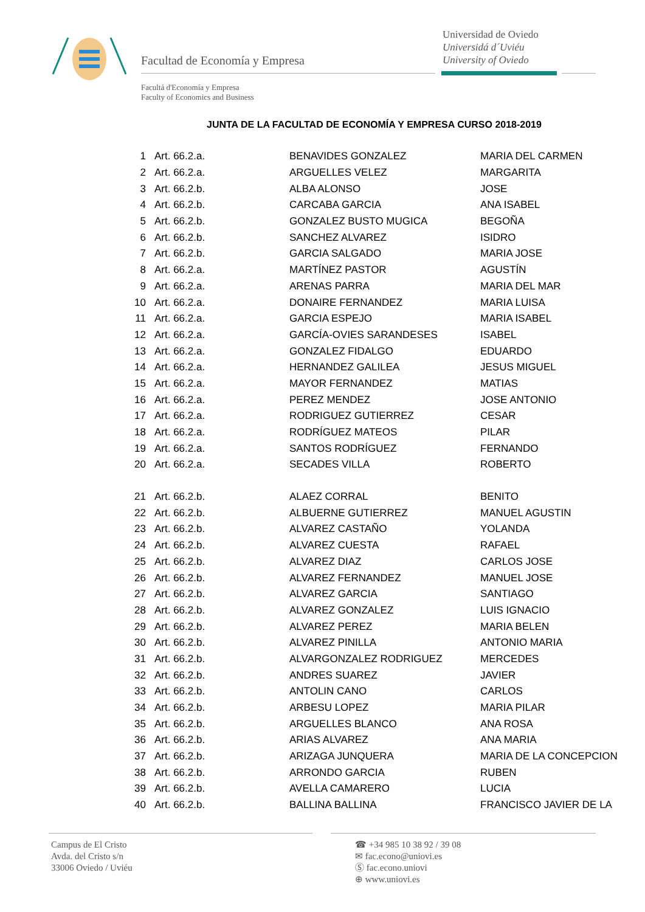Facultad de Economía y Empresa
Universidad de Oviedo
Universidá d´Uviéu
University of Oviedo
Facultá d'Economía y Empresa
Faculty of Economics and Business
JUNTA DE LA FACULTAD DE ECONOMÍA Y EMPRESA CURSO 2018-2019
| 1 | Art. 66.2.a. | BENAVIDES GONZALEZ | MARIA DEL CARMEN |
| 2 | Art. 66.2.a. | ARGUELLES VELEZ | MARGARITA |
| 3 | Art. 66.2.b. | ALBA ALONSO | JOSE |
| 4 | Art. 66.2.b. | CARCABA GARCIA | ANA ISABEL |
| 5 | Art. 66.2.b. | GONZALEZ BUSTO MUGICA | BEGOÑA |
| 6 | Art. 66.2.b. | SANCHEZ ALVAREZ | ISIDRO |
| 7 | Art. 66.2.b. | GARCIA SALGADO | MARIA JOSE |
| 8 | Art. 66.2.a. | MARTÍNEZ PASTOR | AGUSTÍN |
| 9 | Art. 66.2.a. | ARENAS PARRA | MARIA DEL MAR |
| 10 | Art. 66.2.a. | DONAIRE FERNANDEZ | MARIA LUISA |
| 11 | Art. 66.2.a. | GARCIA ESPEJO | MARIA ISABEL |
| 12 | Art. 66.2.a. | GARCÍA-OVIES SARANDESES | ISABEL |
| 13 | Art. 66.2.a. | GONZALEZ FIDALGO | EDUARDO |
| 14 | Art. 66.2.a. | HERNANDEZ GALILEA | JESUS MIGUEL |
| 15 | Art. 66.2.a. | MAYOR FERNANDEZ | MATIAS |
| 16 | Art. 66.2.a. | PEREZ MENDEZ | JOSE ANTONIO |
| 17 | Art. 66.2.a. | RODRIGUEZ GUTIERREZ | CESAR |
| 18 | Art. 66.2.a. | RODRÍGUEZ MATEOS | PILAR |
| 19 | Art. 66.2.a. | SANTOS RODRÍGUEZ | FERNANDO |
| 20 | Art. 66.2.a. | SECADES VILLA | ROBERTO |
| 21 | Art. 66.2.b. | ALAEZ CORRAL | BENITO |
| 22 | Art. 66.2.b. | ALBUERNE GUTIERREZ | MANUEL AGUSTIN |
| 23 | Art. 66.2.b. | ALVAREZ CASTAÑO | YOLANDA |
| 24 | Art. 66.2.b. | ALVAREZ CUESTA | RAFAEL |
| 25 | Art. 66.2.b. | ALVAREZ DIAZ | CARLOS JOSE |
| 26 | Art. 66.2.b. | ALVAREZ FERNANDEZ | MANUEL JOSE |
| 27 | Art. 66.2.b. | ALVAREZ GARCIA | SANTIAGO |
| 28 | Art. 66.2.b. | ALVAREZ GONZALEZ | LUIS IGNACIO |
| 29 | Art. 66.2.b. | ALVAREZ PEREZ | MARIA BELEN |
| 30 | Art. 66.2.b. | ALVAREZ PINILLA | ANTONIO MARIA |
| 31 | Art. 66.2.b. | ALVARGONZALEZ RODRIGUEZ | MERCEDES |
| 32 | Art. 66.2.b. | ANDRES SUAREZ | JAVIER |
| 33 | Art. 66.2.b. | ANTOLIN CANO | CARLOS |
| 34 | Art. 66.2.b. | ARBESU LOPEZ | MARIA PILAR |
| 35 | Art. 66.2.b. | ARGUELLES BLANCO | ANA ROSA |
| 36 | Art. 66.2.b. | ARIAS ALVAREZ | ANA MARIA |
| 37 | Art. 66.2.b. | ARIZAGA JUNQUERA | MARIA DE LA CONCEPCION |
| 38 | Art. 66.2.b. | ARRONDO GARCIA | RUBEN |
| 39 | Art. 66.2.b. | AVELLA CAMARERO | LUCIA |
| 40 | Art. 66.2.b. | BALLINA BALLINA | FRANCISCO JAVIER DE LA |
Campus de El Cristo
Avda. del Cristo s/n
33006 Oviedo / Uviéu
☎ +34 985 10 38 92 / 39 08
✉ fac.econo@uniovi.es
Ⓢ fac.econo.uniovi
⊕ www.uniovi.es